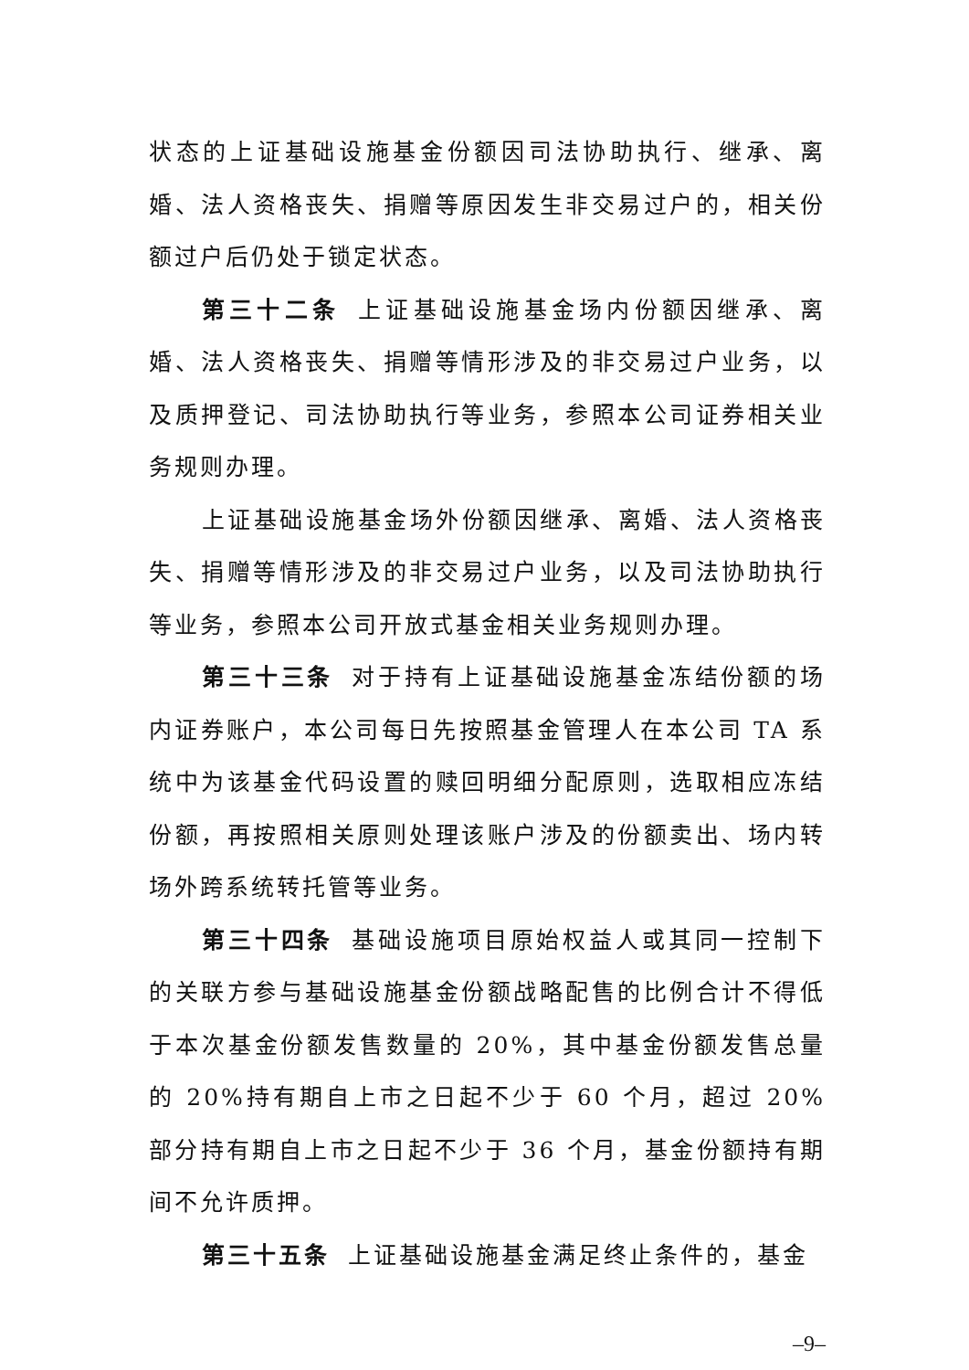状态的上证基础设施基金份额因司法协助执行、继承、离婚、法人资格丧失、捐赠等原因发生非交易过户的，相关份额过户后仍处于锁定状态。
第三十二条 上证基础设施基金场内份额因继承、离婚、法人资格丧失、捐赠等情形涉及的非交易过户业务，以及质押登记、司法协助执行等业务，参照本公司证券相关业务规则办理。
上证基础设施基金场外份额因继承、离婚、法人资格丧失、捐赠等情形涉及的非交易过户业务，以及司法协助执行等业务，参照本公司开放式基金相关业务规则办理。
第三十三条 对于持有上证基础设施基金冻结份额的场内证券账户，本公司每日先按照基金管理人在本公司 TA 系统中为该基金代码设置的赎回明细分配原则，选取相应冻结份额，再按照相关原则处理该账户涉及的份额卖出、场内转场外跨系统转托管等业务。
第三十四条 基础设施项目原始权益人或其同一控制下的关联方参与基础设施基金份额战略配售的比例合计不得低于本次基金份额发售数量的 20%，其中基金份额发售总量的 20%持有期自上市之日起不少于 60 个月，超过 20%部分持有期自上市之日起不少于 36 个月，基金份额持有期间不允许质押。
第三十五条 上证基础设施基金满足终止条件的，基金
–9–